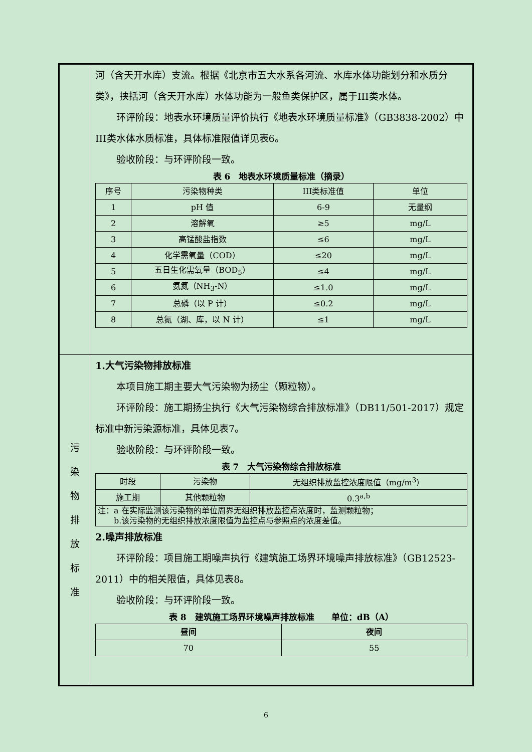| | 河（含天开水库）支流。根据《北京市五大水系各河流、水库水体功能划分和水质分类》，挟括河（含天开水库）水体功能为一般鱼类保护区，属于III类水体。 环评阶段：地表水环境质量评价执行《地表水环境质量标准》（GB3838-2002）中III类水体水质标准，具体标准限值详见表6。 验收阶段：与环评阶段一致。 表 6 地表水环境质量标准（摘录） / 序号 / 污染物种类 / III类标准值 / 单位 / / --- / --- / --- / --- / / 1 / pH 值 / 6-9 / 无量纲 / / 2 / 溶解氧 / ≥5 / mg/L / / 3 / 高锰酸盐指数 / ≤6 / mg/L / / 4 / 化学需氧量（COD） / ≤20 / mg/L / / 5 / 五日生化需氧量（BOD<sub>5</sub>） / ≤4 / mg/L / / 6 / 氨氮（NH<sub>3</sub>-N） / ≤1.0 / mg/L / / 7 / 总磷（以 P 计） / ≤0.2 / mg/L / / 8 / 总氮（湖、库，以 N 计） / ≤1 / mg/L / |
| 污 染 物 排 放 标 准 | 1.大气污染物排放标准 本项目施工期主要大气污染物为扬尘（颗粒物）。 环评阶段：施工期扬尘执行《大气污染物综合排放标准》（DB11/501-2017）规定标准中新污染源标准，具体见表7。 验收阶段：与环评阶段一致。 表 7 大气污染物综合排放标准 / 时段 / 污染物 / 无组织排放监控浓度限值（mg/m<sup>3</sup>） / / --- / --- / --- / / 施工期 / 其他颗粒物 / 0.3<sup>a,b</sup> / / 注：a 在实际监测该污染物的单位周界无组织排放监控点浓度时，监测颗粒物； b.该污染物的无组织排放浓度限值为监控点与参照点的浓度差值。 / / / 2.噪声排放标准 环评阶段：项目施工期噪声执行《建筑施工场界环境噪声排放标准》（GB12523-2011）中的相关限值，具体见表8。 验收阶段：与环评阶段一致。 表 8 建筑施工场界环境噪声排放标准 单位：dB（A） / 昼间 / 夜间 / / --- / --- / / 70 / 55 / |
6